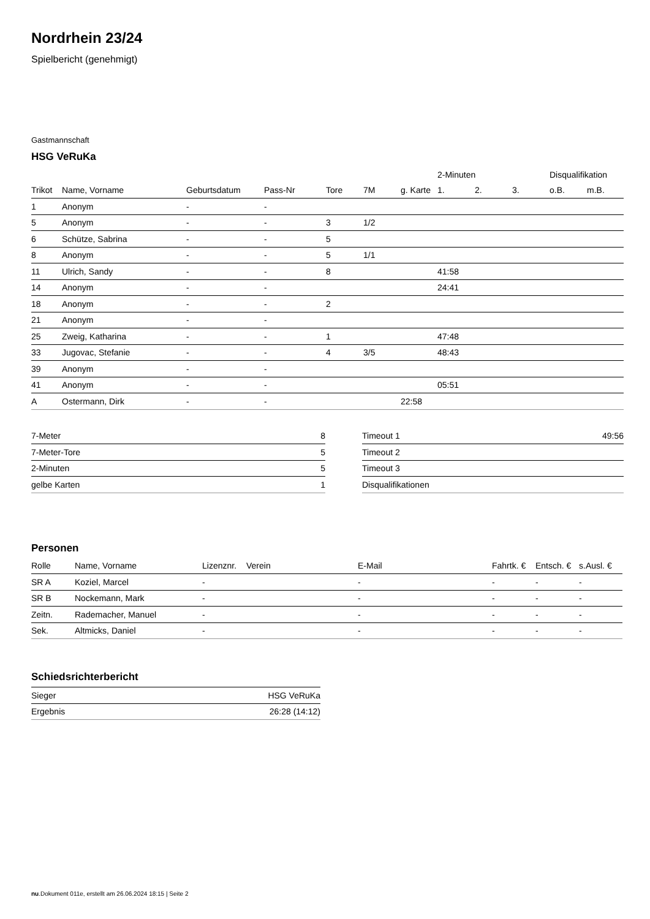Nordrhein 23/24
Spielbericht (genehmigt)
Gastmannschaft
HSG VeRuKa
| | | | | | | | 2-Minuten | | | Disqualifikation | |
| --- | --- | --- | --- | --- | --- | --- | --- | --- | --- | --- | --- |
| Trikot | Name, Vorname | Geburtsdatum | Pass-Nr | Tore | 7M | g. Karte | 1. | 2. | 3. | o.B. | m.B. |
| 1 | Anonym | - | - | | | | | | | | |
| 5 | Anonym | - | - | 3 | 1/2 | | | | | | |
| 6 | Schütze, Sabrina | - | - | 5 | | | | | | | |
| 8 | Anonym | - | - | 5 | 1/1 | | | | | | |
| 11 | Ulrich, Sandy | - | - | 8 | | | 41:58 | | | | |
| 14 | Anonym | - | - | | | | 24:41 | | | | |
| 18 | Anonym | - | - | 2 | | | | | | | |
| 21 | Anonym | - | - | | | | | | | | |
| 25 | Zweig, Katharina | - | - | 1 | | | 47:48 | | | | |
| 33 | Jugovac, Stefanie | - | - | 4 | 3/5 | | 48:43 | | | | |
| 39 | Anonym | - | - | | | | | | | | |
| 41 | Anonym | - | - | | | | 05:51 | | | | |
| A | Ostermann, Dirk | - | - | | | 22:58 | | | | | |
| 7-Meter | 8 |
| 7-Meter-Tore | 5 |
| 2-Minuten | 5 |
| gelbe Karten | 1 |
| Timeout 1 | 49:56 |
| Timeout 2 | |
| Timeout 3 | |
| Disqualifikationen | |
Personen
| Rolle | Name, Vorname | Lizenznr. | Verein | E-Mail | Fahrtk. € | Entsch. € | s.Ausl. € |
| --- | --- | --- | --- | --- | --- | --- | --- |
| SR A | Koziel, Marcel | - | | - | - | - | - |
| SR B | Nockemann, Mark | - | | - | - | - | - |
| Zeitn. | Rademacher, Manuel | - | | - | - | - | - |
| Sek. | Altmicks, Daniel | - | | - | - | - | - |
Schiedsrichterbericht
| Sieger | HSG VeRuKa |
| Ergebnis | 26:28 (14:12) |
nu.Dokument 011e, erstellt am 26.06.2024 18:15 | Seite 2